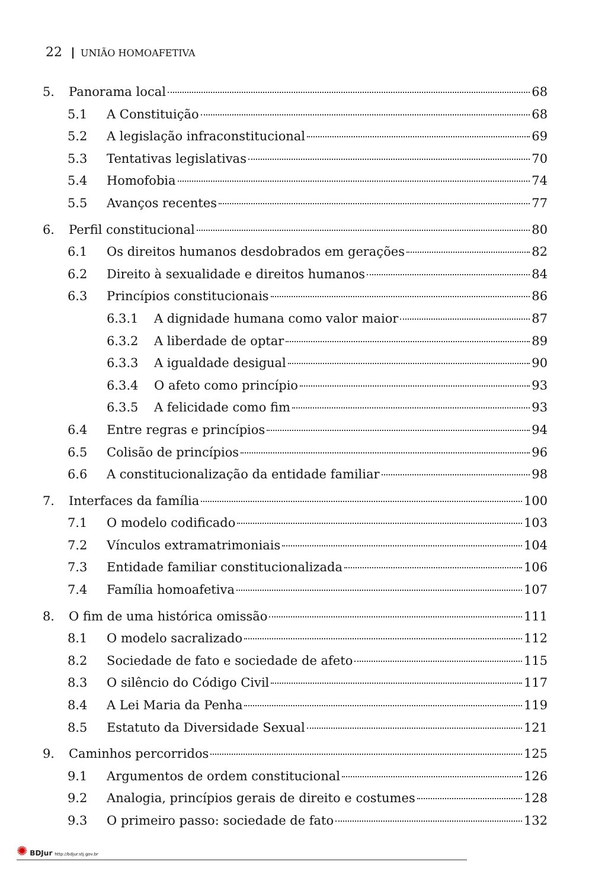22 UNIÃO HOMOAFETIVA
5. Panorama local 68
5.1 A Constituição 68
5.2 A legislação infraconstitucional 69
5.3 Tentativas legislativas 70
5.4 Homofobia 74
5.5 Avanços recentes 77
6. Perfil constitucional 80
6.1 Os direitos humanos desdobrados em gerações 82
6.2 Direito à sexualidade e direitos humanos 84
6.3 Princípios constitucionais 86
6.3.1 A dignidade humana como valor maior 87
6.3.2 A liberdade de optar 89
6.3.3 A igualdade desigual 90
6.3.4 O afeto como princípio 93
6.3.5 A felicidade como fim 93
6.4 Entre regras e princípios 94
6.5 Colisão de princípios 96
6.6 A constitucionalização da entidade familiar 98
7. Interfaces da família 100
7.1 O modelo codificado 103
7.2 Vínculos extramatrimoniais 104
7.3 Entidade familiar constitucionalizada 106
7.4 Família homoafetiva 107
8. O fim de uma histórica omissão 111
8.1 O modelo sacralizado 112
8.2 Sociedade de fato e sociedade de afeto 115
8.3 O silêncio do Código Civil 117
8.4 A Lei Maria da Penha 119
8.5 Estatuto da Diversidade Sexual 121
9. Caminhos percorridos 125
9.1 Argumentos de ordem constitucional 126
9.2 Analogia, princípios gerais de direito e costumes 128
9.3 O primeiro passo: sociedade de fato 132
✺ BDJur http://bdjur.stj.gov.br